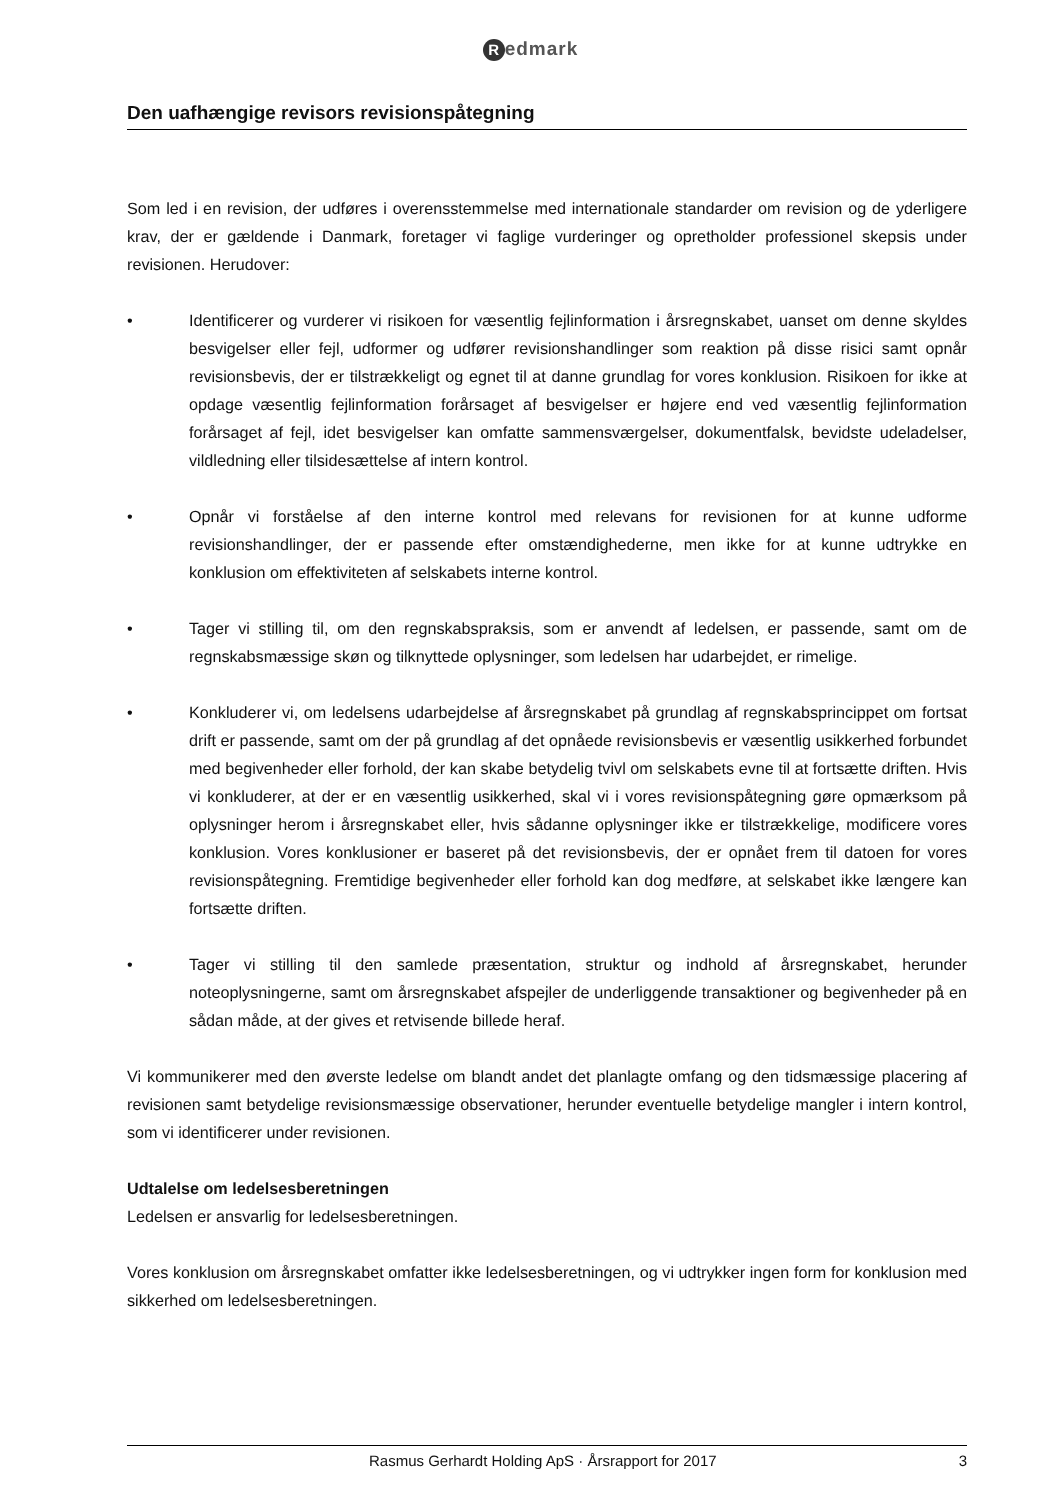Redmark
Den uafhængige revisors revisionspåtegning
Som led i en revision, der udføres i overensstemmelse med internationale standarder om revision og de yderligere krav, der er gældende i Danmark, foretager vi faglige vurderinger og opretholder professionel skepsis under revisionen. Herudover:
• Identificerer og vurderer vi risikoen for væsentlig fejlinformation i årsregnskabet, uanset om denne skyldes besvigelser eller fejl, udformer og udfører revisionshandlinger som reaktion på disse risici samt opnår revisionsbevis, der er tilstrækkeligt og egnet til at danne grundlag for vores konklusion. Risikoen for ikke at opdage væsentlig fejlinformation forårsaget af besvigelser er højere end ved væsentlig fejlinformation forårsaget af fejl, idet besvigelser kan omfatte sammensværgelser, dokumentfalsk, bevidste udeladelser, vildledning eller tilsidesættelse af intern kontrol.
• Opnår vi forståelse af den interne kontrol med relevans for revisionen for at kunne udforme revisionshandlinger, der er passende efter omstændighederne, men ikke for at kunne udtrykke en konklusion om effektiviteten af selskabets interne kontrol.
• Tager vi stilling til, om den regnskabspraksis, som er anvendt af ledelsen, er passende, samt om de regnskabsmæssige skøn og tilknyttede oplysninger, som ledelsen har udarbejdet, er rimelige.
• Konkluderer vi, om ledelsens udarbejdelse af årsregnskabet på grundlag af regnskabsprincippet om fortsat drift er passende, samt om der på grundlag af det opnåede revisionsbevis er væsentlig usikkerhed forbundet med begivenheder eller forhold, der kan skabe betydelig tvivl om selskabets evne til at fortsætte driften. Hvis vi konkluderer, at der er en væsentlig usikkerhed, skal vi i vores revisionspåtegning gøre opmærksom på oplysninger herom i årsregnskabet eller, hvis sådanne oplysninger ikke er tilstrækkelige, modificere vores konklusion. Vores konklusioner er baseret på det revisionsbevis, der er opnået frem til datoen for vores revisionspåtegning. Fremtidige begivenheder eller forhold kan dog medføre, at selskabet ikke længere kan fortsætte driften.
• Tager vi stilling til den samlede præsentation, struktur og indhold af årsregnskabet, herunder noteoplysningerne, samt om årsregnskabet afspejler de underliggende transaktioner og begivenheder på en sådan måde, at der gives et retvisende billede heraf.
Vi kommunikerer med den øverste ledelse om blandt andet det planlagte omfang og den tidsmæssige placering af revisionen samt betydelige revisionsmæssige observationer, herunder eventuelle betydelige mangler i intern kontrol, som vi identificerer under revisionen.
Udtalelse om ledelsesberetningen
Ledelsen er ansvarlig for ledelsesberetningen.
Vores konklusion om årsregnskabet omfatter ikke ledelsesberetningen, og vi udtrykker ingen form for konklusion med sikkerhed om ledelsesberetningen.
Rasmus Gerhardt Holding ApS · Årsrapport for 2017
3